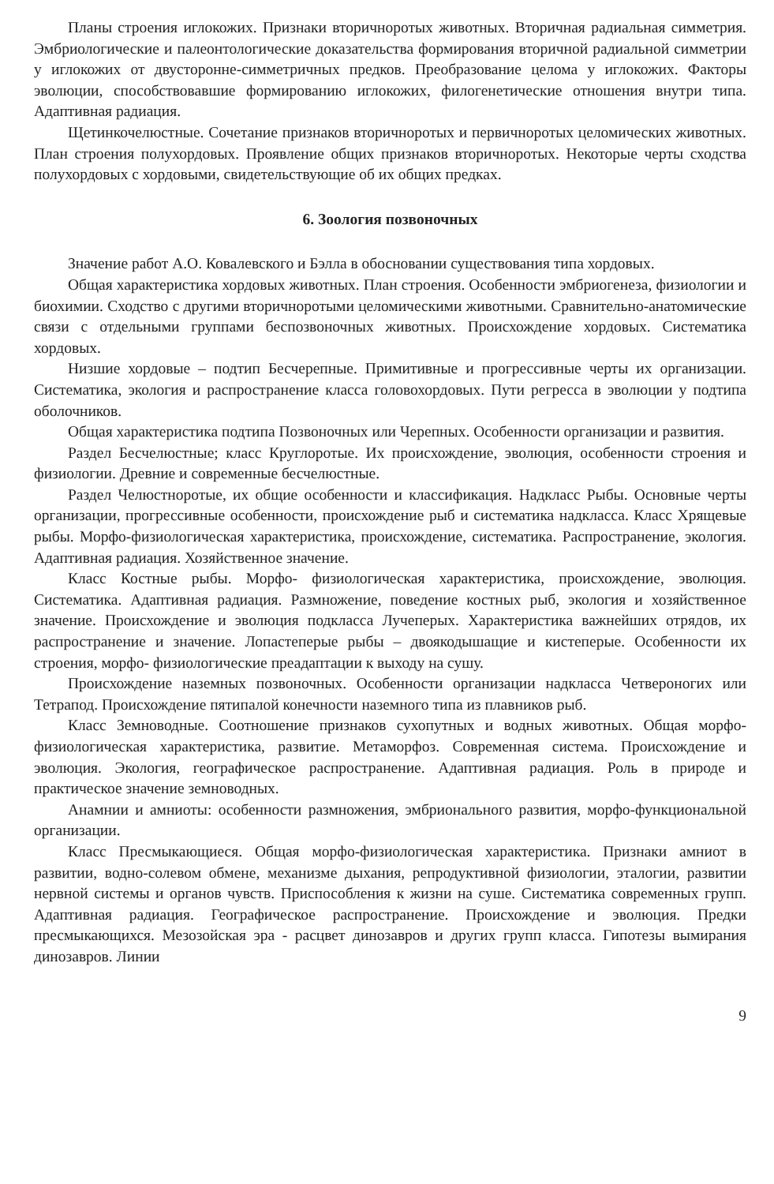Планы строения иглокожих. Признаки вторичноротых животных. Вторичная радиальная симметрия. Эмбриологические и палеонтологические доказательства формирования вторичной радиальной симметрии у иглокожих от двусторонне-симметричных предков. Преобразование целома у иглокожих. Факторы эволюции, способствовавшие формированию иглокожих, филогенетические отношения внутри типа. Адаптивная радиация.
Щетинкочелюстные. Сочетание признаков вторичноротых и первичноротых целомических животных. План строения полухордовых. Проявление общих признаков вторичноротых. Некоторые черты сходства полухордовых с хордовыми, свидетельствующие об их общих предках.
6. Зоология позвоночных
Значение работ А.О. Ковалевского и Бэлла в обосновании существования типа хордовых.
Общая характеристика хордовых животных. План строения. Особенности эмбриогенеза, физиологии и биохимии. Сходство с другими вторичноротыми целомическими животными. Сравнительно-анатомические связи с отдельными группами беспозвоночных животных. Происхождение хордовых. Систематика хордовых.
Низшие хордовые – подтип Бесчерепные. Примитивные и прогрессивные черты их организации. Систематика, экология и распространение класса головохордовых. Пути регресса в эволюции у подтипа оболочников.
Общая характеристика подтипа Позвоночных или Черепных. Особенности организации и развития.
Раздел Бесчелюстные; класс Круглоротые. Их происхождение, эволюция, особенности строения и физиологии. Древние и современные бесчелюстные.
Раздел Челюстноротые, их общие особенности и классификация. Надкласс Рыбы. Основные черты организации, прогрессивные особенности, происхождение рыб и систематика надкласса. Класс Хрящевые рыбы. Морфо-физиологическая характеристика, происхождение, систематика. Распространение, экология. Адаптивная радиация. Хозяйственное значение.
Класс Костные рыбы. Морфо- физиологическая характеристика, происхождение, эволюция. Систематика. Адаптивная радиация. Размножение, поведение костных рыб, экология и хозяйственное значение. Происхождение и эволюция подкласса Лучеперых. Характеристика важнейших отрядов, их распространение и значение. Лопастеперые рыбы – двоякодышащие и кистеперые. Особенности их строения, морфо- физиологические преадаптации к выходу на сушу.
Происхождение наземных позвоночных. Особенности организации надкласса Четвероногих или Тетрапод. Происхождение пятипалой конечности наземного типа из плавников рыб.
Класс Земноводные. Соотношение признаков сухопутных и водных животных. Общая морфо- физиологическая характеристика, развитие. Метаморфоз. Современная система. Происхождение и эволюция. Экология, географическое распространение. Адаптивная радиация. Роль в природе и практическое значение земноводных.
Анамнии и амниоты: особенности размножения, эмбрионального развития, морфо-функциональной организации.
Класс Пресмыкающиеся. Общая морфо-физиологическая характеристика. Признаки амниот в развитии, водно-солевом обмене, механизме дыхания, репродуктивной физиологии, эталогии, развитии нервной системы и органов чувств. Приспособления к жизни на суше. Систематика современных групп. Адаптивная радиация. Географическое распространение. Происхождение и эволюция. Предки пресмыкающихся. Мезозойская эра - расцвет динозавров и других групп класса. Гипотезы вымирания динозавров. Линии
9